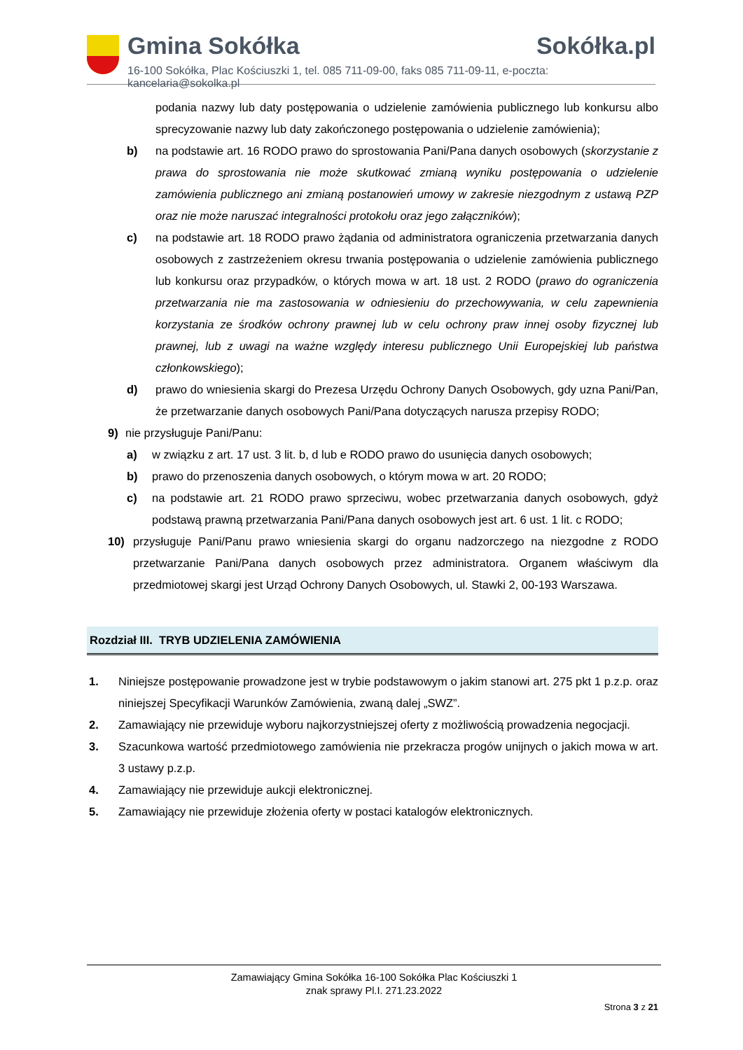Gmina Sokółka Sokółka.pl
16-100 Sokółka, Plac Kościuszki 1, tel. 085 711-09-00, faks 085 711-09-11, e-poczta: kancelaria@sokolka.pl
podania nazwy lub daty postępowania o udzielenie zamówienia publicznego lub konkursu albo sprecyzowanie nazwy lub daty zakończonego postępowania o udzielenie zamówienia);
b) na podstawie art. 16 RODO prawo do sprostowania Pani/Pana danych osobowych (skorzystanie z prawa do sprostowania nie może skutkować zmianą wyniku postępowania o udzielenie zamówienia publicznego ani zmianą postanowień umowy w zakresie niezgodnym z ustawą PZP oraz nie może naruszać integralności protokołu oraz jego załączników);
c) na podstawie art. 18 RODO prawo żądania od administratora ograniczenia przetwarzania danych osobowych z zastrzeżeniem okresu trwania postępowania o udzielenie zamówienia publicznego lub konkursu oraz przypadków, o których mowa w art. 18 ust. 2 RODO (prawo do ograniczenia przetwarzania nie ma zastosowania w odniesieniu do przechowywania, w celu zapewnienia korzystania ze środków ochrony prawnej lub w celu ochrony praw innej osoby fizycznej lub prawnej, lub z uwagi na ważne względy interesu publicznego Unii Europejskiej lub państwa członkowskiego);
d) prawo do wniesienia skargi do Prezesa Urzędu Ochrony Danych Osobowych, gdy uzna Pani/Pan, że przetwarzanie danych osobowych Pani/Pana dotyczących narusza przepisy RODO;
9) nie przysługuje Pani/Panu:
a) w związku z art. 17 ust. 3 lit. b, d lub e RODO prawo do usunięcia danych osobowych;
b) prawo do przenoszenia danych osobowych, o którym mowa w art. 20 RODO;
c) na podstawie art. 21 RODO prawo sprzeciwu, wobec przetwarzania danych osobowych, gdyż podstawą prawną przetwarzania Pani/Pana danych osobowych jest art. 6 ust. 1 lit. c RODO;
10) przysługuje Pani/Panu prawo wniesienia skargi do organu nadzorczego na niezgodne z RODO przetwarzanie Pani/Pana danych osobowych przez administratora. Organem właściwym dla przedmiotowej skargi jest Urząd Ochrony Danych Osobowych, ul. Stawki 2, 00-193 Warszawa.
Rozdział III. TRYB UDZIELENIA ZAMÓWIENIA
1. Niniejsze postępowanie prowadzone jest w trybie podstawowym o jakim stanowi art. 275 pkt 1 p.z.p. oraz niniejszej Specyfikacji Warunków Zamówienia, zwaną dalej „SWZ”.
2. Zamawiający nie przewiduje wyboru najkorzystniejszej oferty z możliwością prowadzenia negocjacji.
3. Szacunkowa wartość przedmiotowego zamówienia nie przekracza progów unijnych o jakich mowa w art. 3 ustawy p.z.p.
4. Zamawiający nie przewiduje aukcji elektronicznej.
5. Zamawiający nie przewiduje złożenia oferty w postaci katalogów elektronicznych.
Zamawiający Gmina Sokółka 16-100 Sokółka Plac Kościuszki 1
znak sprawy Pl.I. 271.23.2022
Strona 3 z 21